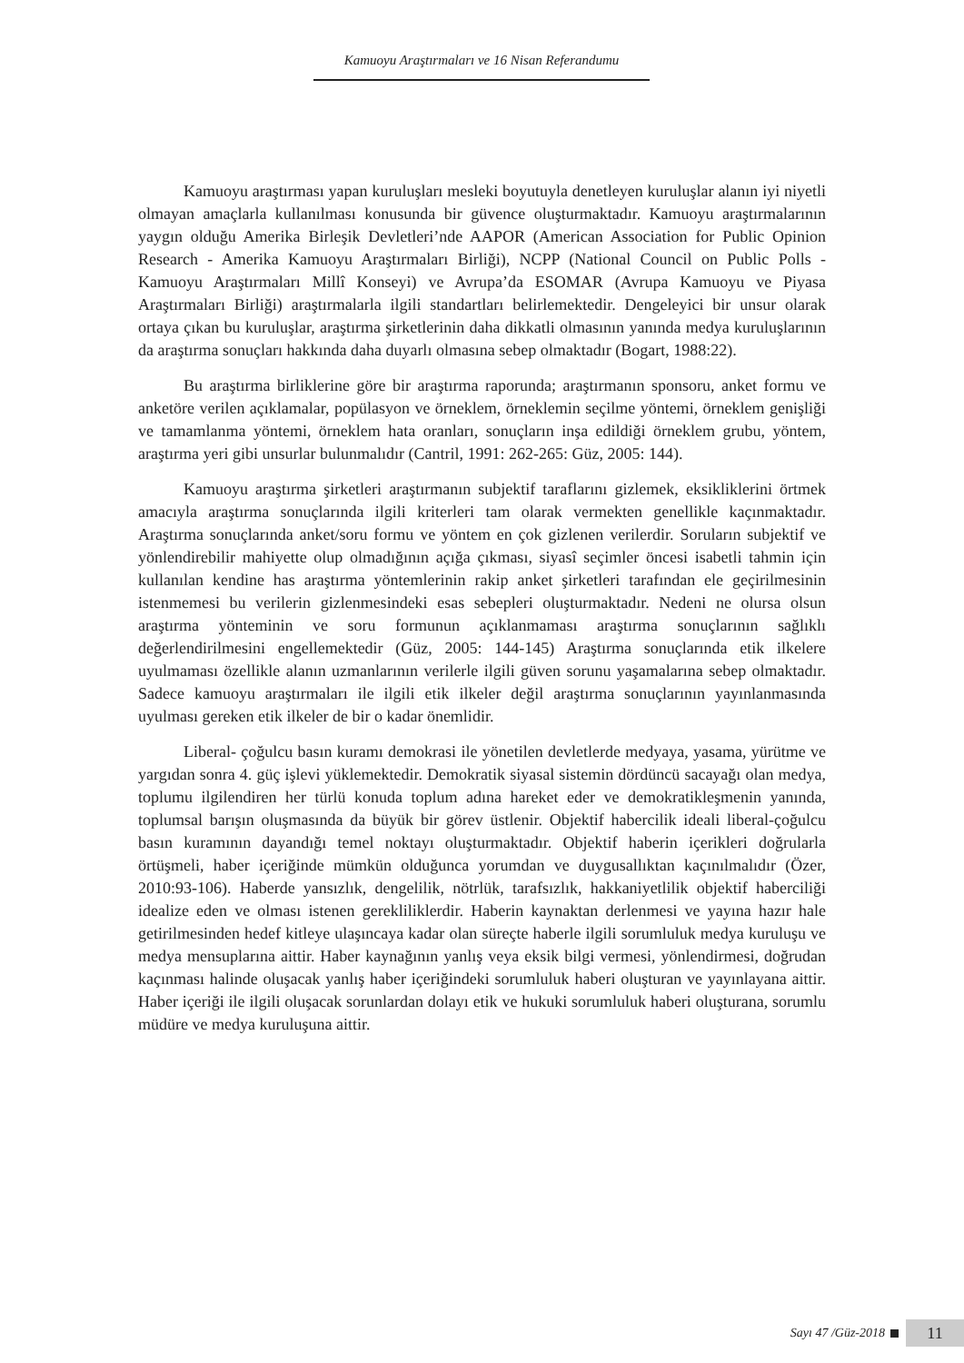Kamuoyu Araştırmaları ve 16 Nisan Referandumu
Kamuoyu araştırması yapan kuruluşları mesleki boyutuyla denetleyen kuruluşlar alanın iyi niyetli olmayan amaçlarla kullanılması konusunda bir güvence oluşturmaktadır. Kamuoyu araştırmalarının yaygın olduğu Amerika Birleşik Devletleri’nde AAPOR (American Association for Public Opinion Research - Amerika Kamuoyu Araştırmaları Birliği), NCPP (National Council on Public Polls - Kamuoyu Araştırmaları Millî Konseyi) ve Avrupa’da ESOMAR (Avrupa Kamuoyu ve Piyasa Araştırmaları Birliği) araştırmalarla ilgili standartları belirlemektedir. Dengeleyici bir unsur olarak ortaya çıkan bu kuruluşlar, araştırma şirketlerinin daha dikkatli olmasının yanında medya kuruluşlarının da araştırma sonuçları hakkında daha duyarlı olmasına sebep olmaktadır (Bogart, 1988:22).
Bu araştırma birliklerine göre bir araştırma raporunda; araştırmanın sponsoru, anket formu ve anketöre verilen açıklamalar, popülasyon ve örneklem, örneklemin seçilme yöntemi, örneklem genişliği ve tamamlanma yöntemi, örneklem hata oranları, sonuçların inşa edildiği örneklem grubu, yöntem, araştırma yeri gibi unsurlar bulunmalıdır (Cantril, 1991: 262-265: Güz, 2005: 144).
Kamuoyu araştırma şirketleri araştırmanın subjektif taraflarını gizlemek, eksikliklerini örtmek amacıyla araştırma sonuçlarında ilgili kriterleri tam olarak vermekten genellikle kaçınmaktadır. Araştırma sonuçlarında anket/soru formu ve yöntem en çok gizlenen verilerdir. Soruların subjektif ve yönlendirebilir mahiyette olup olmadığının açığa çıkması, siyasî seçimler öncesi isabetli tahmin için kullanılan kendine has araştırma yöntemlerinin rakip anket şirketleri tarafından ele geçirilmesinin istenmemesi bu verilerin gizlenmesindeki esas sebepleri oluşturmaktadır. Nedeni ne olursa olsun araştırma yönteminin ve soru formunun açıklanmaması araştırma sonuçlarının sağlıklı değerlendirilmesini engellemektedir (Güz, 2005: 144-145) Araştırma sonuçlarında etik ilkelere uyulmaması özellikle alanın uzmanlarının verilerle ilgili güven sorunu yaşamalarına sebep olmaktadır. Sadece kamuoyu araştırmaları ile ilgili etik ilkeler değil araştırma sonuçlarının yayınlanmasında uyulması gereken etik ilkeler de bir o kadar önemlidir.
Liberal- çoğulcu basın kuramı demokrasi ile yönetilen devletlerde medyaya, yasama, yürütme ve yargıdan sonra 4. güç işlevi yüklemektedir. Demokratik siyasal sistemin dördüncü sacayağı olan medya, toplumu ilgilendiren her türlü konuda toplum adına hareket eder ve demokratikleşmenin yanında, toplumsal barışın oluşmasında da büyük bir görev üstlenir. Objektif habercilik ideali liberal-çoğulcu basın kuramının dayandığı temel noktayı oluşturmaktadır. Objektif haberin içerikleri doğrularla örtüşmeli, haber içeriğinde mümkün olduğunca yorumdan ve duygusallıktan kaçınılmalıdır (Özer, 2010:93-106). Haberde yansızlık, dengelilik, nötrlük, tarafsızlık, hakkaniyetlilik objektif haberciliği idealize eden ve olması istenen gerekliliklerdir. Haberin kaynaktan derlenmesi ve yayına hazır hale getirilmesinden hedef kitleye ulaşıncaya kadar olan süreçte haberle ilgili sorumluluk medya kuruluşu ve medya mensuplarına aittir. Haber kaynağının yanlış veya eksik bilgi vermesi, yönlendirmesi, doğrudan kaçınması halinde oluşacak yanlış haber içeriğindeki sorumluluk haberi oluşturan ve yayınlayana aittir. Haber içeriği ile ilgili oluşacak sorunlardan dolayı etik ve hukuki sorumluluk haberi oluşturana, sorumlu müdüre ve medya kuruluşuna aittir.
Sayı 47 /Güz-2018
11